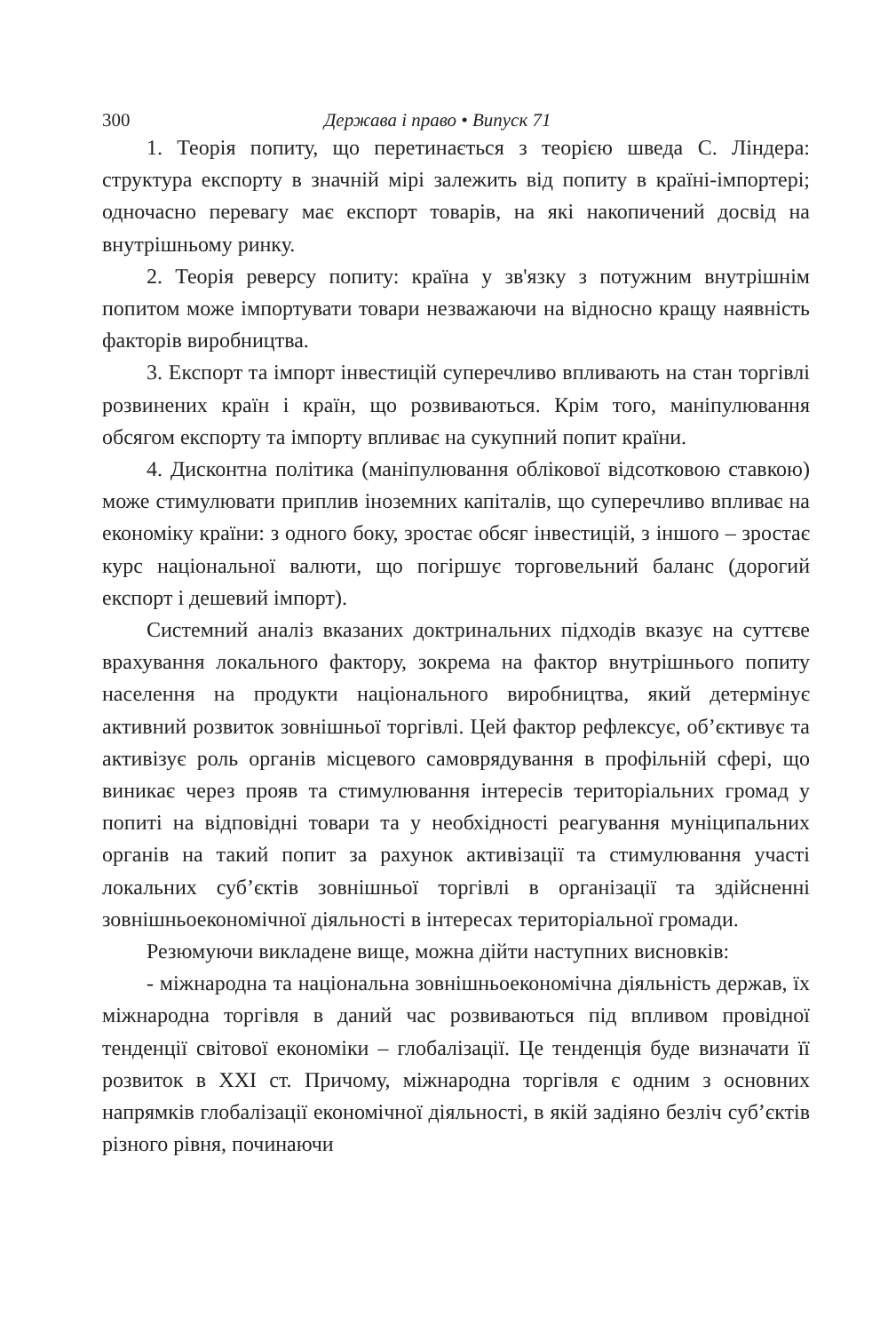300 Держава і право • Випуск 71
1. Теорія попиту, що перетинається з теорією шведа С. Ліндера: структура експорту в значній мірі залежить від попиту в країні-імпортері; одночасно перевагу має експорт товарів, на які накопичений досвід на внутрішньому ринку.
2. Теорія реверсу попиту: країна у зв'язку з потужним внутрішнім попитом може імпортувати товари незважаючи на відносно кращу наявність факторів виробництва.
3. Експорт та імпорт інвестицій суперечливо впливають на стан торгівлі розвинених країн і країн, що розвиваються. Крім того, маніпулювання обсягом експорту та імпорту впливає на сукупний попит країни.
4. Дисконтна політика (маніпулювання облікової відсотковою ставкою) може стимулювати приплив іноземних капіталів, що суперечливо впливає на економіку країни: з одного боку, зростає обсяг інвестицій, з іншого – зростає курс національної валюти, що погіршує торговельний баланс (дорогий експорт і дешевий імпорт).
Системний аналіз вказаних доктринальних підходів вказує на суттєве врахування локального фактору, зокрема на фактор внутрішнього попиту населення на продукти національного виробництва, який детермінує активний розвиток зовнішньої торгівлі. Цей фактор рефлексує, об’єктивує та активізує роль органів місцевого самоврядування в профільній сфері, що виникає через прояв та стимулювання інтересів територіальних громад у попиті на відповідні товари та у необхідності реагування муніципальних органів на такий попит за рахунок активізації та стимулювання участі локальних суб’єктів зовнішньої торгівлі в організації та здійсненні зовнішньоекономічної діяльності в інтересах територіальної громади.
Резюмуючи викладене вище, можна дійти наступних висновків:
- міжнародна та національна зовнішньоекономічна діяльність держав, їх міжнародна торгівля в даний час розвиваються під впливом провідної тенденції світової економіки – глобалізації. Це тенденція буде визначати її розвиток в ХХІ ст. Причому, міжнародна торгівля є одним з основних напрямків глобалізації економічної діяльності, в якій задіяно безліч суб’єктів різного рівня, починаючи